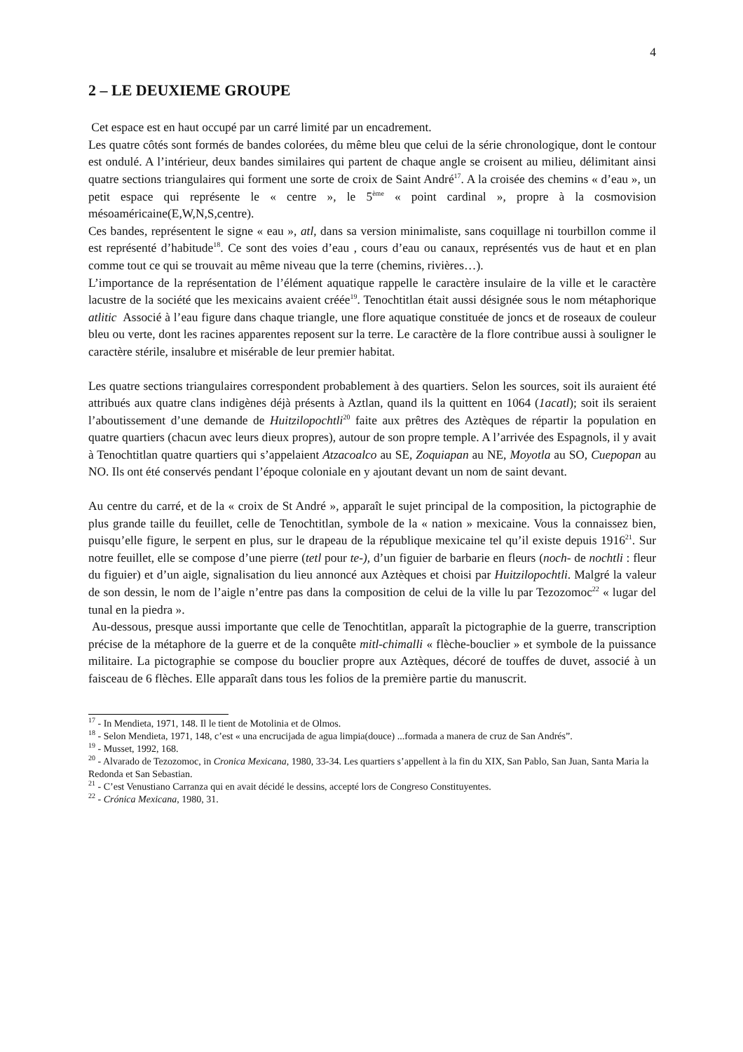4
2 – LE DEUXIEME GROUPE
Cet espace est en haut occupé par un carré limité par un encadrement.
Les quatre côtés sont formés de bandes colorées, du même bleu que celui de la série chronologique, dont le contour est ondulé. A l’intérieur, deux bandes similaires qui partent de chaque angle se croisent au milieu, délimitant ainsi quatre sections triangulaires qui forment une sorte de croix de Saint André<sup>17</sup>. A la croisée des chemins « d’eau », un petit espace qui représente le « centre », le 5<sup>ème</sup> « point cardinal », propre à la cosmovision mésoaméricaine(E,W,N,S,centre).
Ces bandes, représentent le signe « eau », atl, dans sa version minimaliste, sans coquillage ni tourbillon comme il est représenté d’habitude<sup>18</sup>. Ce sont des voies d’eau , cours d’eau ou canaux, représentés vus de haut et en plan comme tout ce qui se trouvait au même niveau que la terre (chemins, rivières…).
L’importance de la représentation de l’élément aquatique rappelle le caractère insulaire de la ville et le caractère lacustre de la société que les mexicains avaient créée<sup>19</sup>. Tenochtitlan était aussi désignée sous le nom métaphorique atlitic Associé à l’eau figure dans chaque triangle, une flore aquatique constituée de joncs et de roseaux de couleur bleu ou verte, dont les racines apparentes reposent sur la terre. Le caractère de la flore contribue aussi à souligner le caractère stérile, insalubre et misérable de leur premier habitat.
Les quatre sections triangulaires correspondent probablement à des quartiers. Selon les sources, soit ils auraient été attribués aux quatre clans indigènes déjà présents à Aztlan, quand ils la quittent en 1064 (1acatl); soit ils seraient l’aboutissement d’une demande de Huitzilopochtli<sup>20</sup> faite aux prêtres des Aztèques de répartir la population en quatre quartiers (chacun avec leurs dieux propres), autour de son propre temple. A l’arrivée des Espagnols, il y avait à Tenochtitlan quatre quartiers qui s’appelaient Atzacoalco au SE, Zoquiapan au NE, Moyotla au SO, Cuepopan au NO. Ils ont été conservés pendant l’époque coloniale en y ajoutant devant un nom de saint devant.
Au centre du carré, et de la « croix de St André », apparaît le sujet principal de la composition, la pictographie de plus grande taille du feuillet, celle de Tenochtitlan, symbole de la « nation » mexicaine. Vous la connaissez bien, puisqu’elle figure, le serpent en plus, sur le drapeau de la république mexicaine tel qu’il existe depuis 1916<sup>21</sup>. Sur notre feuillet, elle se compose d’une pierre (tetl pour te-), d’un figuier de barbarie en fleurs (noch- de nochtli : fleur du figuier) et d’un aigle, signalisation du lieu annoncé aux Aztèques et choisi par Huitzilopochtli. Malgré la valeur de son dessin, le nom de l’aigle n’entre pas dans la composition de celui de la ville lu par Tezozomoc<sup>22</sup> « lugar del tunal en la piedra ».
Au-dessous, presque aussi importante que celle de Tenochtitlan, apparaît la pictographie de la guerre, transcription précise de la métaphore de la guerre et de la conquête mitl-chimalli « flèche-bouclier » et symbole de la puissance militaire. La pictographie se compose du bouclier propre aux Aztèques, décoré de touffes de duvet, associé à un faisceau de 6 flèches. Elle apparaît dans tous les folios de la première partie du manuscrit.
<sup>17</sup> - In Mendieta, 1971, 148. Il le tient de Motolinia et de Olmos.
<sup>18</sup> - Selon Mendieta, 1971, 148, c’est « una encrucijada de agua limpia(douce) ...formada a manera de cruz de San Andrés”.
<sup>19</sup> - Musset, 1992, 168.
<sup>20</sup> - Alvarado de Tezozomoc, in Cronica Mexicana, 1980, 33-34. Les quartiers s’appellent à la fin du XIX, San Pablo, San Juan, Santa Maria la Redonda et San Sebastian.
<sup>21</sup> - C’est Venustiano Carranza qui en avait décidé le dessins, accepté lors de Congreso Constituyentes.
<sup>22</sup> - Crónica Mexicana, 1980, 31.